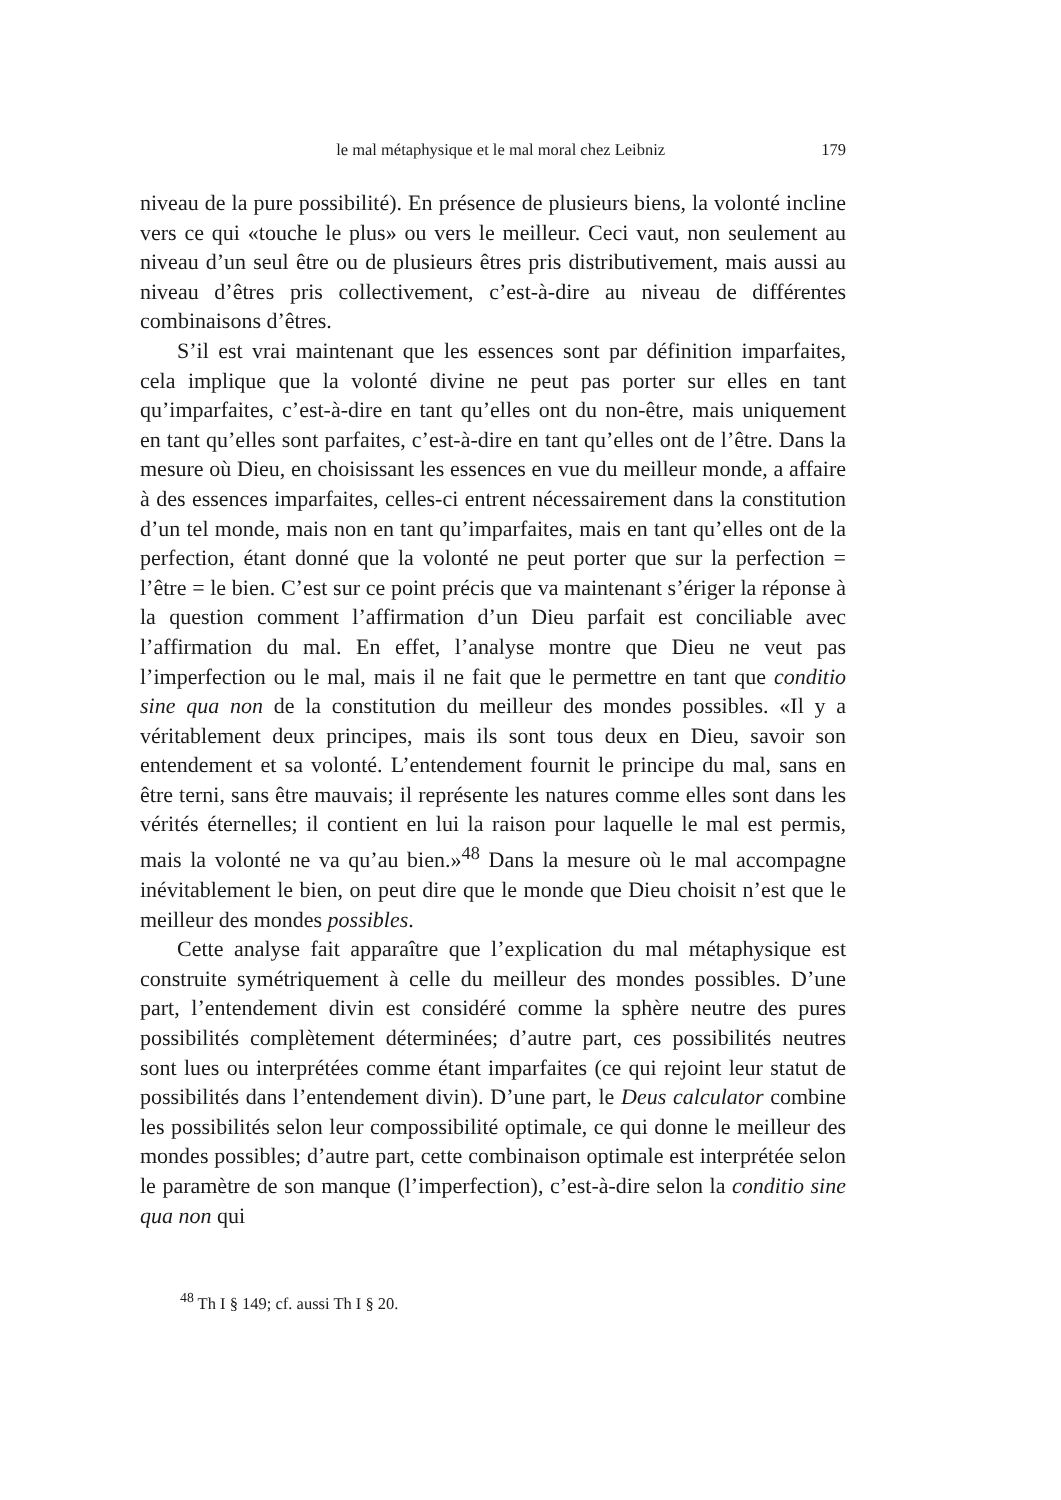le mal métaphysique et le mal moral chez Leibniz 179
niveau de la pure possibilité). En présence de plusieurs biens, la volonté incline vers ce qui «touche le plus» ou vers le meilleur. Ceci vaut, non seulement au niveau d’un seul être ou de plusieurs êtres pris distributivement, mais aussi au niveau d’êtres pris collectivement, c’est-à-dire au niveau de différentes combinaisons d’êtres.
S’il est vrai maintenant que les essences sont par définition imparfaites, cela implique que la volonté divine ne peut pas porter sur elles en tant qu’imparfaites, c’est-à-dire en tant qu’elles ont du non-être, mais uniquement en tant qu’elles sont parfaites, c’est-à-dire en tant qu’elles ont de l’être. Dans la mesure où Dieu, en choisissant les essences en vue du meilleur monde, a affaire à des essences imparfaites, celles-ci entrent nécessairement dans la constitution d’un tel monde, mais non en tant qu’imparfaites, mais en tant qu’elles ont de la perfection, étant donné que la volonté ne peut porter que sur la perfection = l’être = le bien. C’est sur ce point précis que va maintenant s’ériger la réponse à la question comment l’affirmation d’un Dieu parfait est conciliable avec l’affirmation du mal. En effet, l’analyse montre que Dieu ne veut pas l’imperfection ou le mal, mais il ne fait que le permettre en tant que conditio sine qua non de la constitution du meilleur des mondes possibles. «Il y a véritablement deux principes, mais ils sont tous deux en Dieu, savoir son entendement et sa volonté. L’entendement fournit le principe du mal, sans en être terni, sans être mauvais; il représente les natures comme elles sont dans les vérités éternelles; il contient en lui la raison pour laquelle le mal est permis, mais la volonté ne va qu’au bien.»<sup>48</sup> Dans la mesure où le mal accompagne inévitablement le bien, on peut dire que le monde que Dieu choisit n’est que le meilleur des mondes possibles.
Cette analyse fait apparaître que l’explication du mal métaphysique est construite symétriquement à celle du meilleur des mondes possibles. D’une part, l’entendement divin est considéré comme la sphère neutre des pures possibilités complètement déterminées; d’autre part, ces possibilités neutres sont lues ou interprétées comme étant imparfaites (ce qui rejoint leur statut de possibilités dans l’entendement divin). D’une part, le Deus calculator combine les possibilités selon leur compossibilité optimale, ce qui donne le meilleur des mondes possibles; d’autre part, cette combinaison optimale est interprétée selon le paramètre de son manque (l’imperfection), c’est-à-dire selon la conditio sine qua non qui
<sup>48</sup> Th I § 149; cf. aussi Th I § 20.